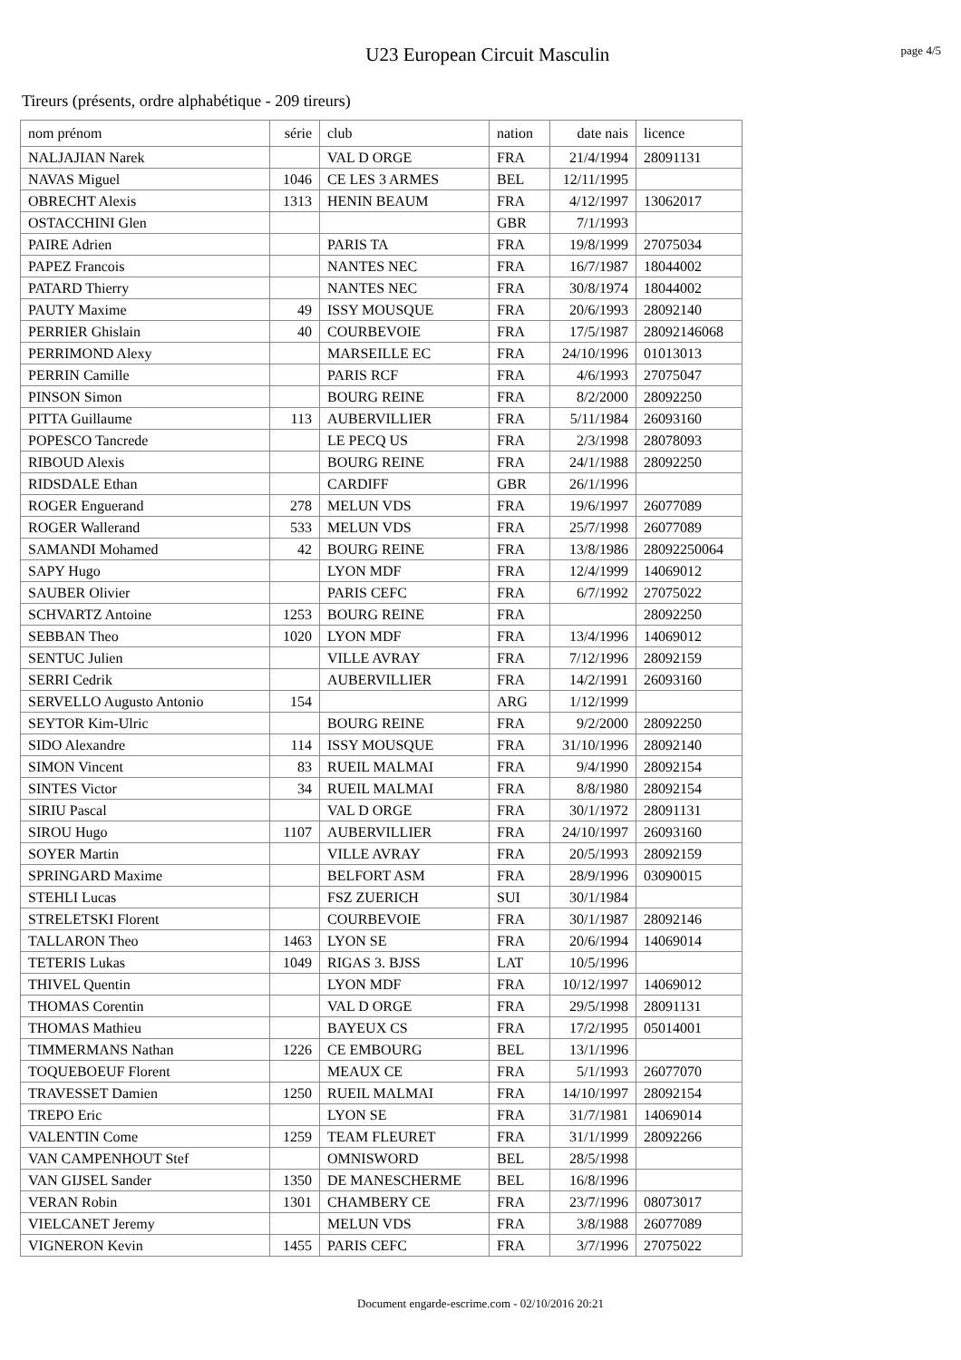U23 European Circuit Masculin
page 4/5
Tireurs (présents, ordre alphabétique - 209 tireurs)
| nom prénom | série | club | nation | date nais | licence |
| --- | --- | --- | --- | --- | --- |
| NALJAJIAN Narek | | VAL D ORGE | FRA | 21/4/1994 | 28091131 |
| NAVAS Miguel | 1046 | CE LES 3 ARMES | BEL | 12/11/1995 | |
| OBRECHT Alexis | 1313 | HENIN BEAUM | FRA | 4/12/1997 | 13062017 |
| OSTACCHINI Glen | | | GBR | 7/1/1993 | |
| PAIRE Adrien | | PARIS TA | FRA | 19/8/1999 | 27075034 |
| PAPEZ Francois | | NANTES NEC | FRA | 16/7/1987 | 18044002 |
| PATARD Thierry | | NANTES NEC | FRA | 30/8/1974 | 18044002 |
| PAUTY Maxime | 49 | ISSY MOUSQUE | FRA | 20/6/1993 | 28092140 |
| PERRIER Ghislain | 40 | COURBEVOIE | FRA | 17/5/1987 | 28092146068 |
| PERRIMOND Alexy | | MARSEILLE EC | FRA | 24/10/1996 | 01013013 |
| PERRIN Camille | | PARIS RCF | FRA | 4/6/1993 | 27075047 |
| PINSON Simon | | BOURG REINE | FRA | 8/2/2000 | 28092250 |
| PITTA Guillaume | 113 | AUBERVILLIER | FRA | 5/11/1984 | 26093160 |
| POPESCO Tancrede | | LE PECQ US | FRA | 2/3/1998 | 28078093 |
| RIBOUD Alexis | | BOURG REINE | FRA | 24/1/1988 | 28092250 |
| RIDSDALE Ethan | | CARDIFF | GBR | 26/1/1996 | |
| ROGER Enguerand | 278 | MELUN VDS | FRA | 19/6/1997 | 26077089 |
| ROGER Wallerand | 533 | MELUN VDS | FRA | 25/7/1998 | 26077089 |
| SAMANDI Mohamed | 42 | BOURG REINE | FRA | 13/8/1986 | 28092250064 |
| SAPY Hugo | | LYON MDF | FRA | 12/4/1999 | 14069012 |
| SAUBER Olivier | | PARIS CEFC | FRA | 6/7/1992 | 27075022 |
| SCHVARTZ Antoine | 1253 | BOURG REINE | FRA | | 28092250 |
| SEBBAN Theo | 1020 | LYON MDF | FRA | 13/4/1996 | 14069012 |
| SENTUC Julien | | VILLE AVRAY | FRA | 7/12/1996 | 28092159 |
| SERRI Cedrik | | AUBERVILLIER | FRA | 14/2/1991 | 26093160 |
| SERVELLO Augusto Antonio | 154 | | ARG | 1/12/1999 | |
| SEYTOR Kim-Ulric | | BOURG REINE | FRA | 9/2/2000 | 28092250 |
| SIDO Alexandre | 114 | ISSY MOUSQUE | FRA | 31/10/1996 | 28092140 |
| SIMON Vincent | 83 | RUEIL MALMAI | FRA | 9/4/1990 | 28092154 |
| SINTES Victor | 34 | RUEIL MALMAI | FRA | 8/8/1980 | 28092154 |
| SIRIU Pascal | | VAL D ORGE | FRA | 30/1/1972 | 28091131 |
| SIROU Hugo | 1107 | AUBERVILLIER | FRA | 24/10/1997 | 26093160 |
| SOYER Martin | | VILLE AVRAY | FRA | 20/5/1993 | 28092159 |
| SPRINGARD Maxime | | BELFORT ASM | FRA | 28/9/1996 | 03090015 |
| STEHLI Lucas | | FSZ ZUERICH | SUI | 30/1/1984 | |
| STRELETSKI Florent | | COURBEVOIE | FRA | 30/1/1987 | 28092146 |
| TALLARON Theo | 1463 | LYON SE | FRA | 20/6/1994 | 14069014 |
| TETERIS Lukas | 1049 | RIGAS 3. BJSS | LAT | 10/5/1996 | |
| THIVEL Quentin | | LYON MDF | FRA | 10/12/1997 | 14069012 |
| THOMAS Corentin | | VAL D ORGE | FRA | 29/5/1998 | 28091131 |
| THOMAS Mathieu | | BAYEUX CS | FRA | 17/2/1995 | 05014001 |
| TIMMERMANS Nathan | 1226 | CE EMBOURG | BEL | 13/1/1996 | |
| TOQUEBOEUF Florent | | MEAUX CE | FRA | 5/1/1993 | 26077070 |
| TRAVESSET Damien | 1250 | RUEIL MALMAI | FRA | 14/10/1997 | 28092154 |
| TREPO Eric | | LYON SE | FRA | 31/7/1981 | 14069014 |
| VALENTIN Come | 1259 | TEAM FLEURET | FRA | 31/1/1999 | 28092266 |
| VAN CAMPENHOUT Stef | | OMNISWORD | BEL | 28/5/1998 | |
| VAN GIJSEL Sander | 1350 | DE MANESCHERME | BEL | 16/8/1996 | |
| VERAN Robin | 1301 | CHAMBERY CE | FRA | 23/7/1996 | 08073017 |
| VIELCANET Jeremy | | MELUN VDS | FRA | 3/8/1988 | 26077089 |
| VIGNERON Kevin | 1455 | PARIS CEFC | FRA | 3/7/1996 | 27075022 |
Document engarde-escrime.com - 02/10/2016 20:21